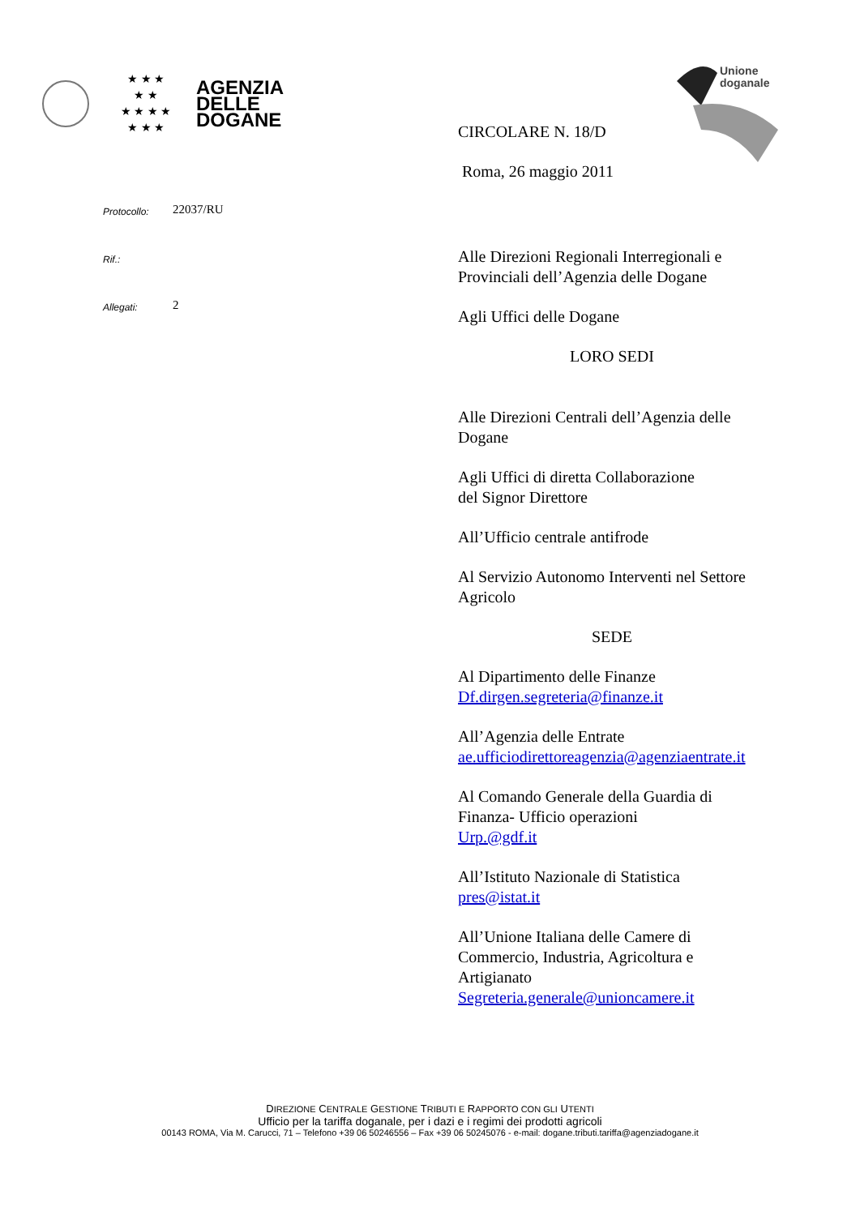★ ★ ★
★ ★
★ ★ ★ ★
★ ★ ★
AGENZIA
DELLE
DOGANE
Unione
doganale
CIRCOLARE N. 18/D
Roma, 26 maggio 2011
Alle Direzioni Regionali Interregionali e Provinciali dell’Agenzia delle Dogane
Agli Uffici delle Dogane
LORO SEDI
Alle Direzioni Centrali dell’Agenzia delle Dogane
Agli Uffici di diretta Collaborazione
del Signor Direttore
All’Ufficio centrale antifrode
Al Servizio Autonomo Interventi nel Settore Agricolo
SEDE
Al Dipartimento delle Finanze
Df.dirgen.segreteria@finanze.it
All’Agenzia delle Entrate
ae.ufficiodirettoreagenzia@agenziaentrate.it
Al Comando Generale della Guardia di Finanza- Ufficio operazioni
Urp.@gdf.it
All’Istituto Nazionale di Statistica
pres@istat.it
All’Unione Italiana delle Camere di Commercio, Industria, Agricoltura e Artigianato
Segreteria.generale@unioncamere.it
Protocollo: 22037/RU
Rif.:
Allegati: 2
DIREZIONE CENTRALE GESTIONE TRIBUTI E RAPPORTO CON GLI UTENTI
Ufficio per la tariffa doganale, per i dazi e i regimi dei prodotti agricoli
00143 ROMA, Via M. Carucci, 71 – Telefono +39 06 50246556 – Fax +39 06 50245076 - e-mail: dogane.tributi.tariffa@agenziadogane.it